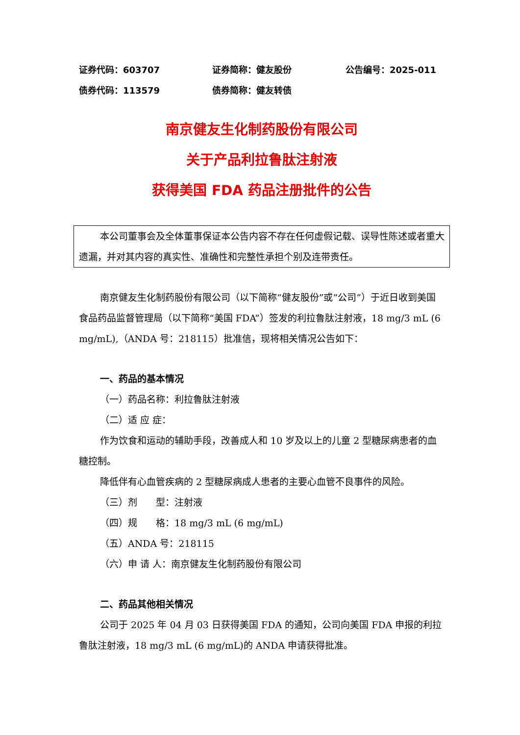证券代码：603707 证券简称：健友股份 公告编号：2025-011
债券代码：113579 债券简称：健友转债
南京健友生化制药股份有限公司
关于产品利拉鲁肽注射液
获得美国 FDA 药品注册批件的公告
本公司董事会及全体董事保证本公告内容不存在任何虚假记载、误导性陈述或者重大遗漏，并对其内容的真实性、准确性和完整性承担个别及连带责任。
南京健友生化制药股份有限公司（以下简称“健友股份”或“公司”）于近日收到美国食品药品监督管理局（以下简称“美国 FDA”）签发的利拉鲁肽注射液，18 mg/3 mL (6 mg/mL),（ANDA 号：218115）批准信，现将相关情况公告如下：
一、药品的基本情况
（一）药品名称：利拉鲁肽注射液
（二）适 应 症：
作为饮食和运动的辅助手段，改善成人和 10 岁及以上的儿童 2 型糖尿病患者的血糖控制。
降低伴有心血管疾病的 2 型糖尿病成人患者的主要心血管不良事件的风险。
（三）剂　　型：注射液
（四）规　　格：18 mg/3 mL (6 mg/mL)
（五）ANDA 号：218115
（六）申 请 人：南京健友生化制药股份有限公司
二、药品其他相关情况
公司于 2025 年 04 月 03 日获得美国 FDA 的通知，公司向美国 FDA 申报的利拉鲁肽注射液，18 mg/3 mL (6 mg/mL)的 ANDA 申请获得批准。